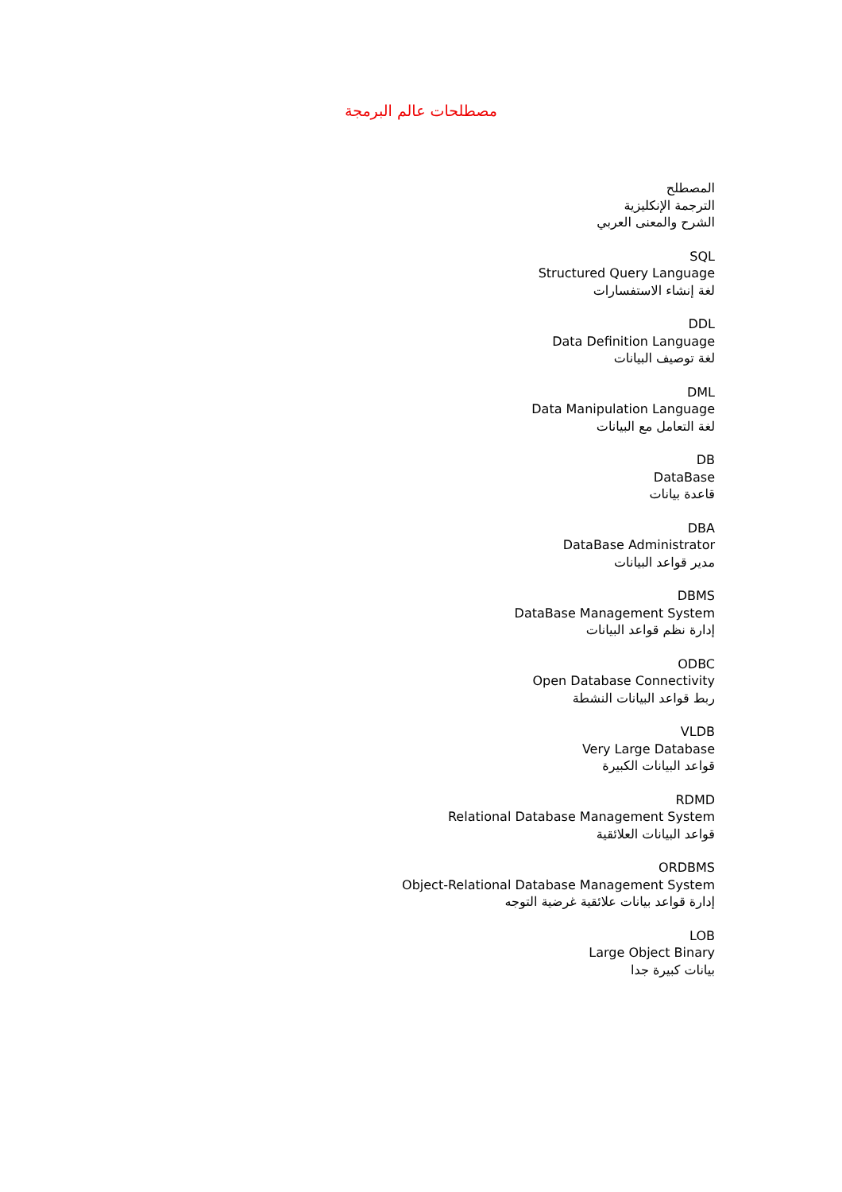مصطلحات عالم البرمجة
المصطلح
الترجمة الإنكليزية
الشرح والمعنى العربي
SQL
Structured Query Language
لغة إنشاء الاستفسارات
DDL
Data Definition Language
لغة توصيف البيانات
DML
Data Manipulation Language
لغة التعامل مع البيانات
DB
DataBase
قاعدة بيانات
DBA
DataBase Administrator
مدير قواعد البيانات
DBMS
DataBase Management System
إدارة نظم قواعد البيانات
ODBC
Open Database Connectivity
ربط قواعد البيانات النشطة
VLDB
Very Large Database
قواعد البيانات الكبيرة
RDMD
Relational Database Management System
قواعد البيانات العلائقية
ORDBMS
Object-Relational Database Management System
إدارة قواعد بيانات علائقية غرضية التوجه
LOB
Large Object Binary
بيانات كبيرة جدا